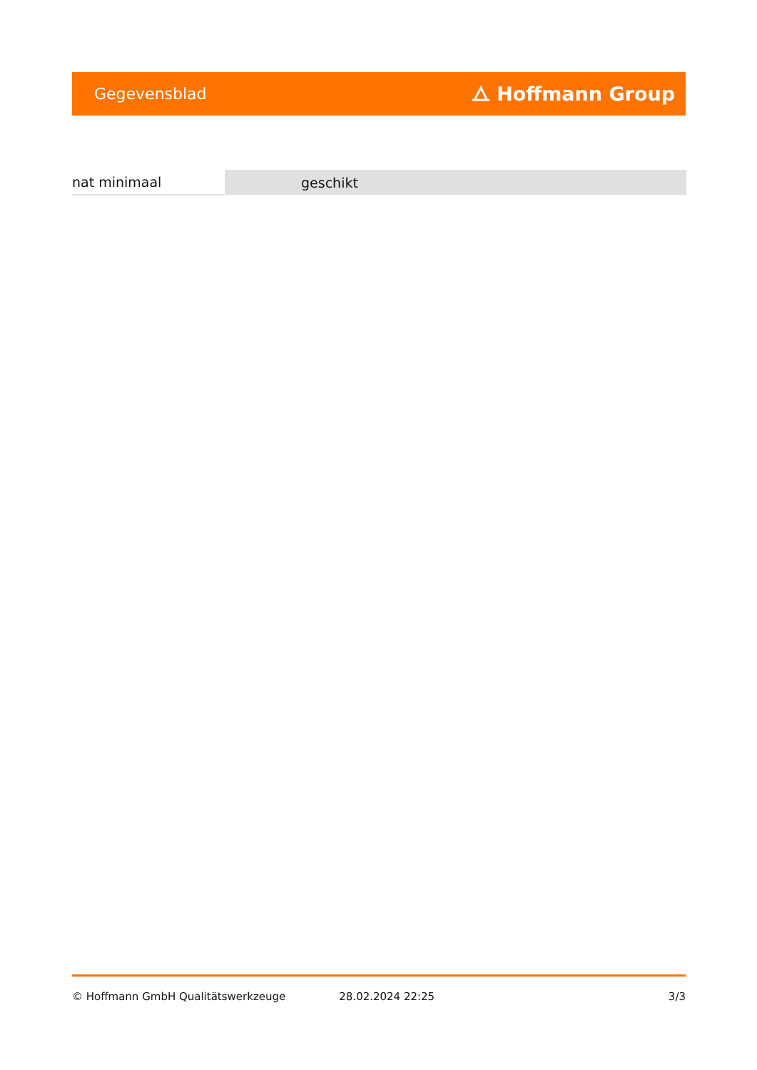Gegevensblad ⧍ Hoffmann Group
| nat minimaal | geschikt |
© Hoffmann GmbH Qualitätswerkzeuge 28.02.2024 22:25 3/3